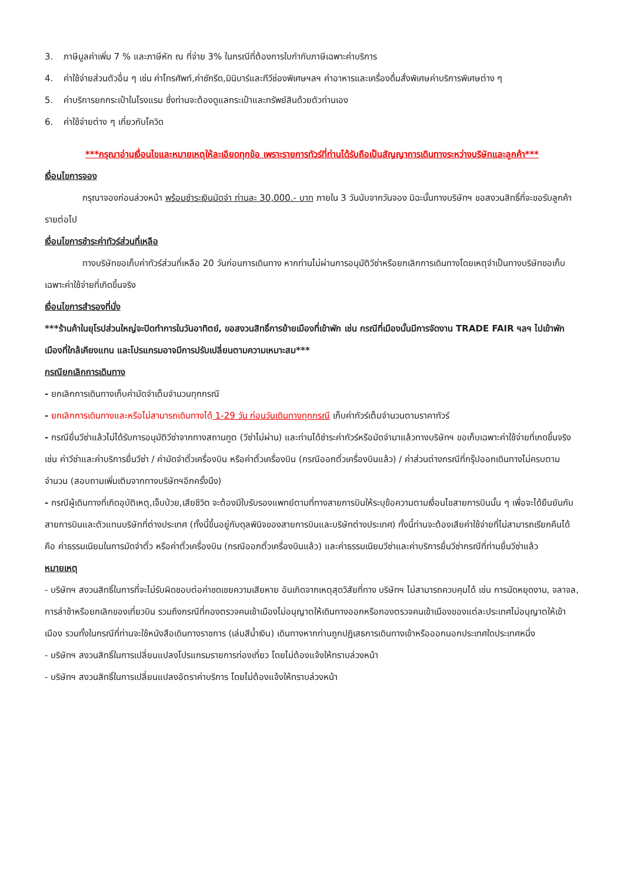3. ภาษีมูลค่าเพิ่ม 7 % และภาษีหัก ณ ที่จ่าย 3% ในกรณีที่ต้องการใบกำกับภาษีเฉพาะค่าบริการ
4. ค่าใช้จ่ายส่วนตัวอื่น ๆ เช่น ค่าโทรศัพท์,ค่าซักรีด,มินิบาร์และทีวีช่องพิเศษฯลฯ ค่าอาหารและเครื่องดื่มสั่งพิเศษค่าบริการพิเศษต่าง ๆ
5. ค่าบริการยกกระเป๋าในโรงแรม ซึ่งท่านจะต้องดูแลกระเป๋าและทรัพย์สินด้วยตัวท่านเอง
6. ค่าใช้จ่ายต่าง ๆ เกี่ยวกับโควิด
***กรุณาอ่านเงื่อนไขและหมายเหตุให้ละเอียดทุกข้อ เพราะรายการทัวร์ที่ท่านได้รับถือเป็นสัญญาการเดินทางระหว่างบริษัทและลูกค้า***
เงื่อนไขการจอง
กรุณาจองก่อนล่วงหน้า พร้อมชำระเงินมัดจำ ท่านละ 30,000.- บาท ภายใน 3 วันนับจากวันจอง มิฉะนั้นทางบริษัทฯ ขอสงวนสิทธิ์ที่จะขอรับลูกค้ารายต่อไป
เงื่อนไขการชำระค่าทัวร์ส่วนที่เหลือ
ทางบริษัทขอเก็บค่าทัวร์ส่วนที่เหลือ 20 วันก่อนการเดินทาง หากท่านไม่ผ่านการอนุมัติวีซ่าหรือยกเลิกการเดินทางโดยเหตุจำเป็นทางบริษัทขอเก็บเฉพาะค่าใช้จ่ายที่เกิดขึ้นจริง
เงื่อนไขการสำรองที่นั่ง
***ร้านค้าในยุโรปส่วนใหญ่จะปิดทำการในวันอาทิตย์, ขอสงวนสิทธิ์การย้ายเมืองที่เข้าพัก เช่น กรณีที่เมืองนั้นมีการจัดงาน TRADE FAIR ฯลฯ ไปเข้าพักเมืองที่ใกล้เคียงแทน และโปรแกรมอาจมีการปรับเปลี่ยนตามความเหมาะสม***
กรณียกเลิกการเดินทาง
- ยกเลิกการเดินทางเก็บค่ามัดจำเต็มจำนวนทุกกรณี
- ยกเลิกการเดินทางและหรือไม่สามารถเดินทางได้ 1-29 วัน ก่อนวันเดินทางทุกกรณี เก็บค่าทัวร์เต็มจำนวนตามราคาทัวร์
- กรณียื่นวีซ่าแล้วไม่ได้รับการอนุมัติวีซ่าจากทางสถานทูต (วีซ่าไม่ผ่าน) และท่านได้ชำระค่าทัวร์หรือมัดจำมาแล้วทางบริษัทฯ ขอเก็บเฉพาะค่าใช้จ่ายที่เกดขึ้นจริง เช่น ค่าวีซ่าและค่าบริการยื่นวีซ่า / ค่ามัดจำตั๋วเครื่องบิน หรือค่าตั๋วเครื่องบิน (กรณีออกตั๋วเครื่องบินแล้ว) / ค่าส่วนต่างกรณีที่กรุ๊ปออกเดินทางไม่ครบตามจำนวน (สอบถามเพิ่มเติมจากทางบริษัทฯอีกครั้งนึง)
- กรณีผู้เดินทางที่เกิดอุบัติเหตุ,เจ็บป่วย,เสียชีวิต จะต้องมีใบรับรองแพทย์ตามที่ทางสายการบินให้ระบุข้อความตามเงื่อนไขสายการบินนั้น ๆ เพื่อจะได้ยืนยันกับสายการบินและตัวแทนบริษัทที่ต่างประเทศ (ทั้งนี้ขึ้นอยู่กับดุลพินิจของสายการบินและบริษัทต่างประเทศ) ทั้งนี้ท่านจะต้องเสียค่าใช้จ่ายที่ไม่สามารถเรียกคืนได้คือ ค่าธรรมเนียมในการมัดจำตั๋ว หรือค่าตั๋วเครื่องบิน (กรณีออกตั๋วเครื่องบินแล้ว) และค่าธรรมเนียมวีซ่าและค่าบริการยื่นวีซ่ากรณีที่ท่านยื่นวีซ่าแล้ว
หมายเหตุ
- บริษัทฯ สงวนสิทธิ์ในการที่จะไม่รับผิดชอบต่อค่าชดเชยความเสียหาย อันเกิดจากเหตุสุดวิสัยที่ทาง บริษัทฯ ไม่สามารถควบคุมได้ เช่น การนัดหยุดงาน, จลาจล, การล่าช้าหรือยกเลิกของเที่ยวบิน รวมถึงกรณีที่กองตรวจคนเข้าเมืองไม่อนุญาตให้เดินทางออกหรือกองตรวจคนเข้าเมืองของแต่ละประเทศไม่อนุญาตให้เข้าเมือง รวมทั้งในกรณีที่ท่านจะใช้หนังสือเดินทางราชการ (เล่มสีน้ำเงิน) เดินทางหากท่านถูกปฏิเสธการเดินทางเข้าหรือออกนอกประเทศใดประเทศหนึ่ง
- บริษัทฯ สงวนสิทธิ์ในการเปลี่ยนแปลงโปรแกรมรายการท่องเที่ยว โดยไม่ต้องแจ้งให้ทราบล่วงหน้า
- บริษัทฯ สงวนสิทธิ์ในการเปลี่ยนแปลงอัตราค่าบริการ โดยไม่ต้องแจ้งให้ทราบล่วงหน้า